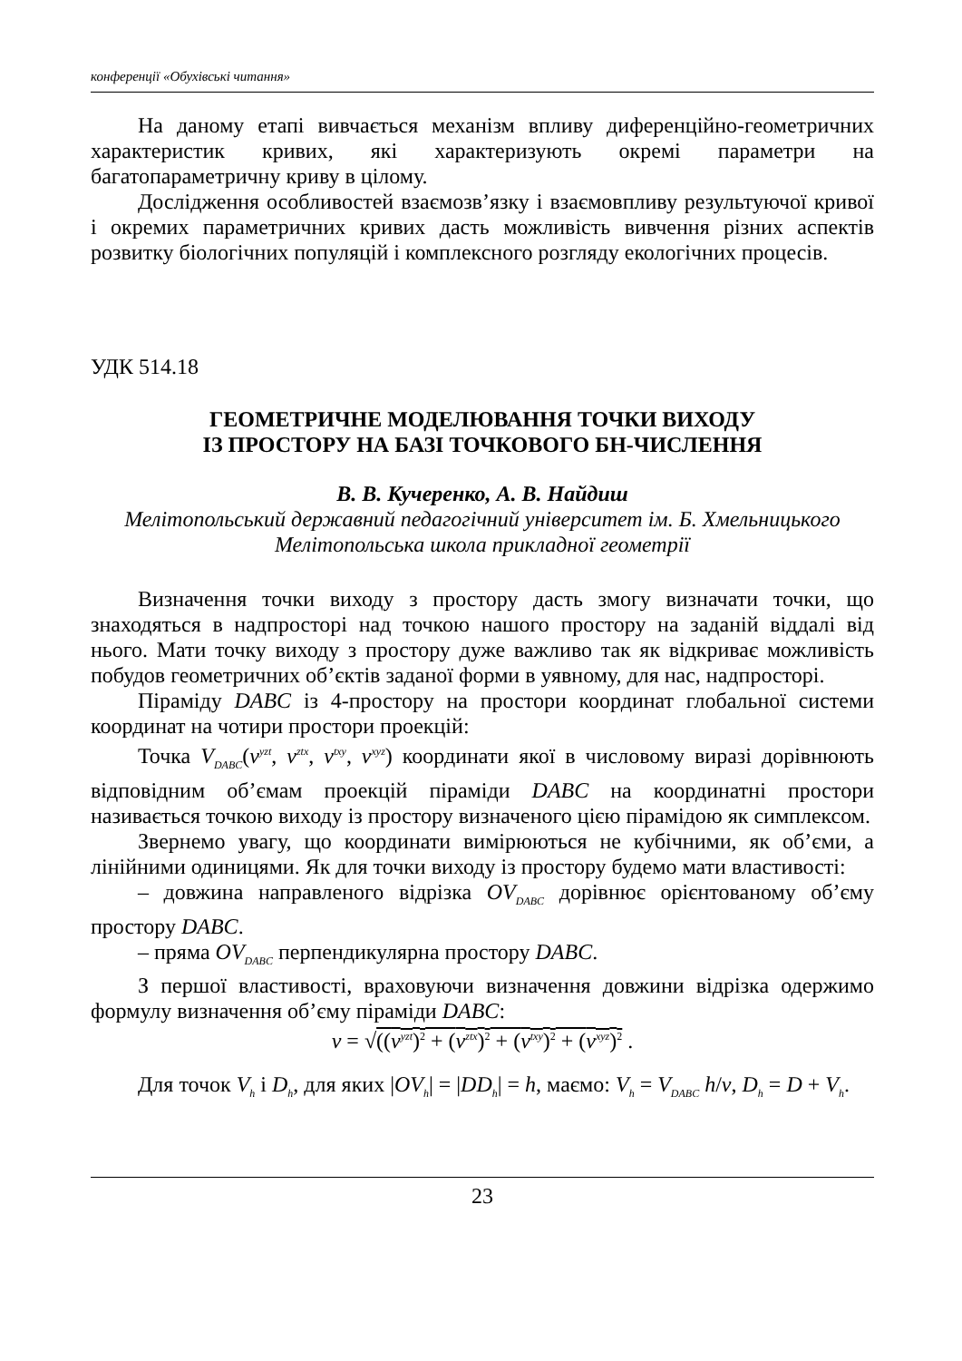конференції «Обухівські читання»
На даному етапі вивчається механізм впливу диференційно-геометричних характеристик кривих, які характеризують окремі параметри на багатопараметричну криву в цілому.
Дослідження особливостей взаємозв’язку і взаємовпливу результуючої кривої і окремих параметричних кривих дасть можливість вивчення різних аспектів розвитку біологічних популяцій і комплексного розгляду екологічних процесів.
УДК 514.18
ГЕОМЕТРИЧНЕ МОДЕЛЮВАННЯ ТОЧКИ ВИХОДУ
ІЗ ПРОСТОРУ НА БАЗІ ТОЧКОВОГО БН-ЧИСЛЕННЯ
В. В. Кучеренко, А. В. Найдиш
Мелітопольський державний педагогічний університет ім. Б. Хмельницького
Мелітопольська школа прикладної геометрії
Визначення точки виходу з простору дасть змогу визначати точки, що знаходяться в надпросторі над точкою нашого простору на заданій віддалі від нього. Мати точку виходу з простору дуже важливо так як відкриває можливість побудов геометричних об’єктів заданої форми в уявному, для нас, надпросторі.
Піраміду DABC із 4-простору на простори координат глобальної системи координат на чотири простори проекцій:
Точка V<sub>DABC</sub>(v<sup>yzt</sup>, v<sup>ztx</sup>, v<sup>txy</sup>, v<sup>xyz</sup>) координати якої в числовому виразі дорівнюють відповідним об’ємам проекцій піраміди DABC на координатні простори називається точкою виходу із простору визначеного цією пірамідою як симплексом.
Звернемо увагу, що координати вимірюються не кубічними, як об’єми, а лінійними одиницями. Як для точки виходу із простору будемо мати властивості:
– довжина направленого відрізка OV<sub>DABC</sub> дорівнює орієнтованому об’єму простору DABC.
– пряма OV<sub>DABC</sub> перпендикулярна простору DABC.
З першої властивості, враховуючи визначення довжини відрізка одержимо формулу визначення об’єму піраміди DABC:
v = √((v<sup>yzt</sup>)<sup>2</sup> + (v<sup>ztx</sup>)<sup>2</sup> + (v<sup>txy</sup>)<sup>2</sup> + (v<sup>xyz</sup>)<sup>2</sup> .
Для точок V<sub>h</sub> і D<sub>h</sub>, для яких |OV<sub>h</sub>| = |DD<sub>h</sub>| = h, маємо: V<sub>h</sub> = V<sub>DABC</sub> h/v, D<sub>h</sub> = D + V<sub>h</sub>.
23